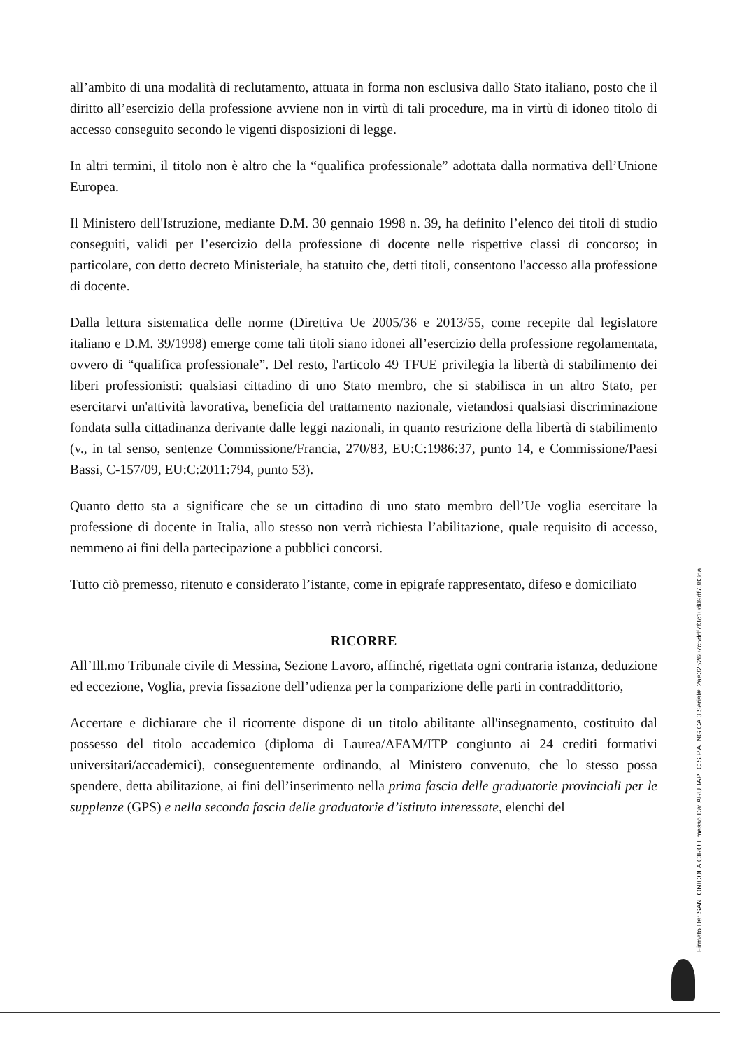all’ambito di una modalità di reclutamento, attuata in forma non esclusiva dallo Stato italiano, posto che il diritto all’esercizio della professione avviene non in virtù di tali procedure, ma in virtù di idoneo titolo di accesso conseguito secondo le vigenti disposizioni di legge.
In altri termini, il titolo non è altro che la “qualifica professionale” adottata dalla normativa dell’Unione Europea.
Il Ministero dell'Istruzione, mediante D.M. 30 gennaio 1998 n. 39, ha definito l’elenco dei titoli di studio conseguiti, validi per l’esercizio della professione di docente nelle rispettive classi di concorso; in particolare, con detto decreto Ministeriale, ha statuito che, detti titoli, consentono l'accesso alla professione di docente.
Dalla lettura sistematica delle norme (Direttiva Ue 2005/36 e 2013/55, come recepite dal legislatore italiano e D.M. 39/1998) emerge come tali titoli siano idonei all’esercizio della professione regolamentata, ovvero di “qualifica professionale”. Del resto, l'articolo 49 TFUE privilegia la libertà di stabilimento dei liberi professionisti: qualsiasi cittadino di uno Stato membro, che si stabilisca in un altro Stato, per esercitarvi un'attività lavorativa, beneficia del trattamento nazionale, vietandosi qualsiasi discriminazione fondata sulla cittadinanza derivante dalle leggi nazionali, in quanto restrizione della libertà di stabilimento (v., in tal senso, sentenze Commissione/Francia, 270/83, EU:C:1986:37, punto 14, e Commissione/Paesi Bassi, C-157/09, EU:C:2011:794, punto 53).
Quanto detto sta a significare che se un cittadino di uno stato membro dell’Ue voglia esercitare la professione di docente in Italia, allo stesso non verrà richiesta l’abilitazione, quale requisito di accesso, nemmeno ai fini della partecipazione a pubblici concorsi.
Tutto ciò premesso, ritenuto e considerato l’istante, come in epigrafe rappresentato, difeso e domiciliato
RICORRE
All’Ill.mo Tribunale civile di Messina, Sezione Lavoro, affinché, rigettata ogni contraria istanza, deduzione ed eccezione, Voglia, previa fissazione dell’udienza per la comparizione delle parti in contraddittorio,
Accertare e dichiarare che il ricorrente dispone di un titolo abilitante all'insegnamento, costituito dal possesso del titolo accademico (diploma di Laurea/AFAM/ITP congiunto ai 24 crediti formativi universitari/accademici), conseguentemente ordinando, al Ministero convenuto, che lo stesso possa spendere, detta abilitazione, ai fini dell’inserimento nella prima fascia delle graduatorie provinciali per le supplenze (GPS) e nella seconda fascia delle graduatorie d’istituto interessate, elenchi del
Firmato Da: SANTONICOLA CIRO Emesso Da: ARUBAPEC S.P.A. NG CA 3 Serial#: 2ae3252607c5ddf7f3c10d09df73836a